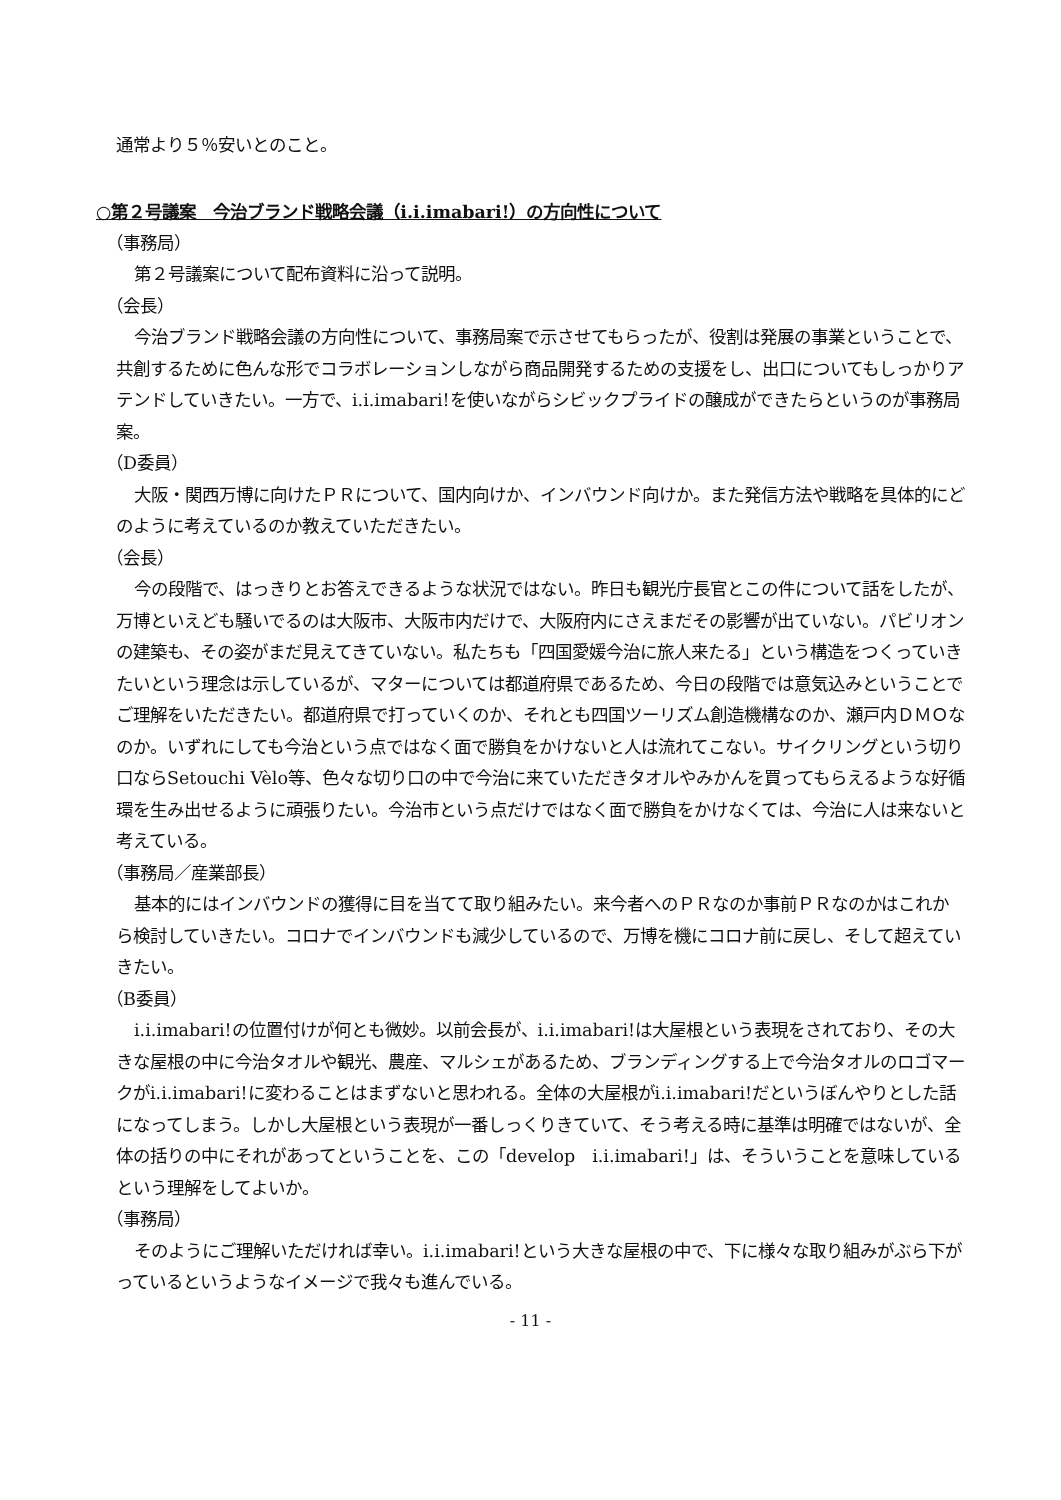通常より５％安いとのこと。
○第２号議案　今治ブランド戦略会議（i.i.imabari!）の方向性について
（事務局）
第２号議案について配布資料に沿って説明。
（会長）
今治ブランド戦略会議の方向性について、事務局案で示させてもらったが、役割は発展の事業ということで、共創するために色んな形でコラボレーションしながら商品開発するための支援をし、出口についてもしっかりアテンドしていきたい。一方で、i.i.imabari!を使いながらシビックプライドの醸成ができたらというのが事務局案。
（D委員）
大阪・関西万博に向けたＰＲについて、国内向けか、インバウンド向けか。また発信方法や戦略を具体的にどのように考えているのか教えていただきたい。
（会長）
今の段階で、はっきりとお答えできるような状況ではない。昨日も観光庁長官とこの件について話をしたが、万博といえども騒いでるのは大阪市、大阪市内だけで、大阪府内にさえまだその影響が出ていない。パビリオンの建築も、その姿がまだ見えてきていない。私たちも「四国愛媛今治に旅人来たる」という構造をつくっていきたいという理念は示しているが、マターについては都道府県であるため、今日の段階では意気込みということでご理解をいただきたい。都道府県で打っていくのか、それとも四国ツーリズム創造機構なのか、瀬戸内ＤＭＯなのか。いずれにしても今治という点ではなく面で勝負をかけないと人は流れてこない。サイクリングという切り口ならSetouchi Vèlo等、色々な切り口の中で今治に来ていただきタオルやみかんを買ってもらえるような好循環を生み出せるように頑張りたい。今治市という点だけではなく面で勝負をかけなくては、今治に人は来ないと考えている。
（事務局／産業部長）
基本的にはインバウンドの獲得に目を当てて取り組みたい。来今者へのＰＲなのか事前ＰＲなのかはこれから検討していきたい。コロナでインバウンドも減少しているので、万博を機にコロナ前に戻し、そして超えていきたい。
（B委員）
i.i.imabari!の位置付けが何とも微妙。以前会長が、i.i.imabari!は大屋根という表現をされており、その大きな屋根の中に今治タオルや観光、農産、マルシェがあるため、ブランディングする上で今治タオルのロゴマークがi.i.imabari!に変わることはまずないと思われる。全体の大屋根がi.i.imabari!だというぼんやりとした話になってしまう。しかし大屋根という表現が一番しっくりきていて、そう考える時に基準は明確ではないが、全体の括りの中にそれがあってということを、この「develop　i.i.imabari!」は、そういうことを意味しているという理解をしてよいか。
（事務局）
そのようにご理解いただければ幸い。i.i.imabari!という大きな屋根の中で、下に様々な取り組みがぶら下がっているというようなイメージで我々も進んでいる。
- 11 -